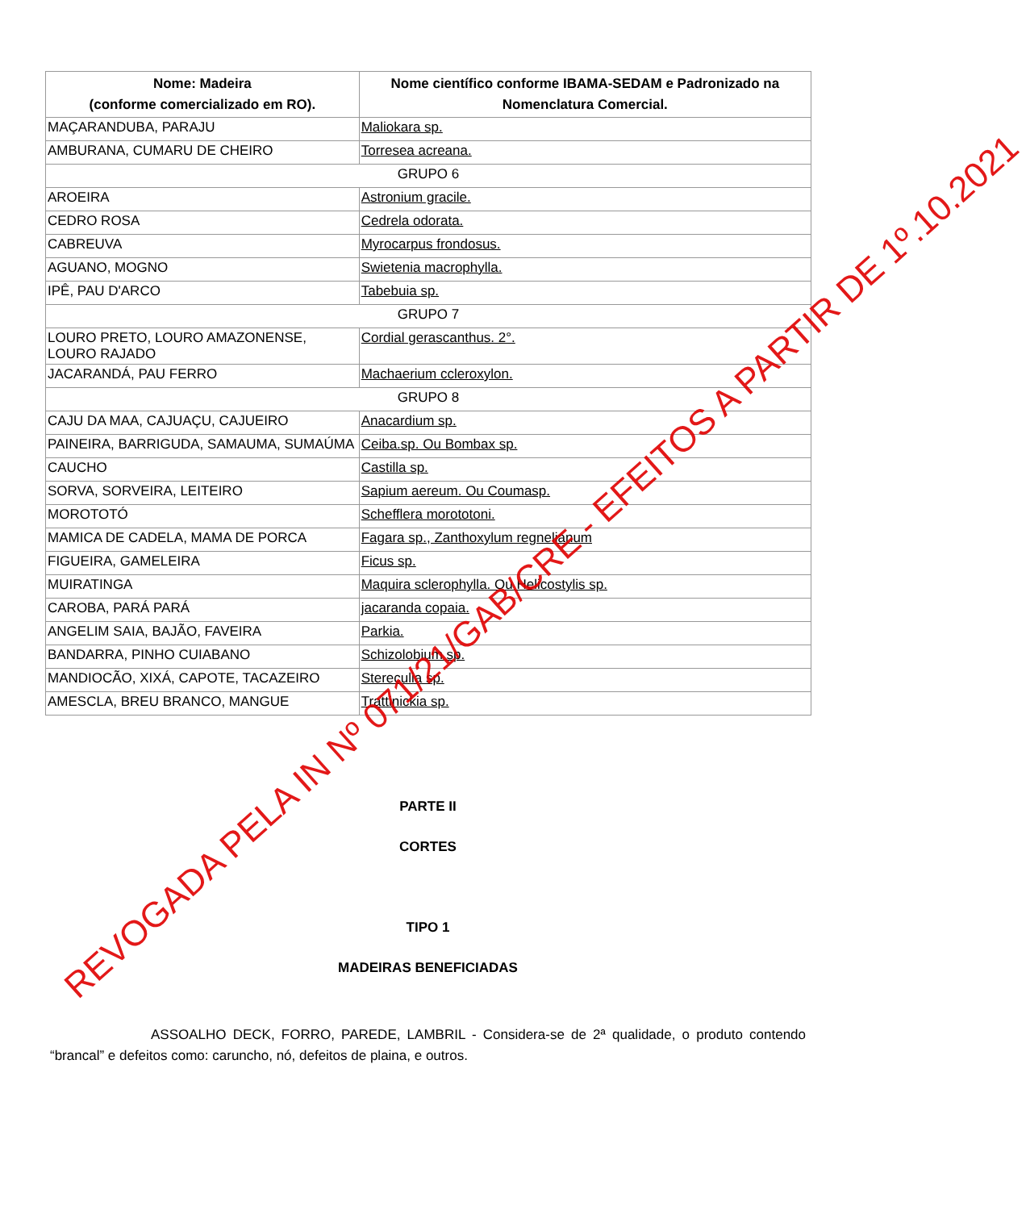| Nome: Madeira (conforme comercializado em RO). | Nome científico conforme IBAMA-SEDAM e Padronizado na Nomenclatura Comercial. |
| --- | --- |
| MAÇARANDUBA, PARAJU | Maliokara sp. |
| AMBURANA, CUMARU DE CHEIRO | Torresea acreana. |
| GRUPO 6 | |
| AROEIRA | Astronium gracile. |
| CEDRO ROSA | Cedrela odorata. |
| CABREUVA | Myrocarpus frondosus. |
| AGUANO, MOGNO | Swietenia macrophylla. |
| IPÊ, PAU D'ARCO | Tabebuia sp. |
| GRUPO 7 | |
| LOURO PRETO, LOURO AMAZONENSE, LOURO RAJADO | Cordial gerascanthus. 2°. |
| JACARANDÁ, PAU FERRO | Machaerium ccleroxylon. |
| GRUPO 8 | |
| CAJU DA MAA, CAJUAÇU, CAJUEIRO | Anacardium sp. |
| PAINEIRA, BARRIGUDA, SAMAUMA, SUMAÚMA | Ceiba.sp. Ou Bombax sp. |
| CAUCHO | Castilla sp. |
| SORVA, SORVEIRA, LEITEIRO | Sapium aereum. Ou Coumasp. |
| MOROTOTÓ | Schefflera morototoni. |
| MAMICA DE CADELA, MAMA DE PORCA | Fagara sp., Zanthoxylum regnelianum |
| FIGUEIRA, GAMELEIRA | Ficus sp. |
| MUIRATINGA | Maquira sclerophylla. Ou Helicostylis sp. |
| CAROBA, PARÁ PARÁ | jacaranda copaia. |
| ANGELIM SAIA, BAJÃO, FAVEIRA | Parkia. |
| BANDARRA, PINHO CUIABANO | Schizolobium sp. |
| MANDIOCÃO, XIXÁ, CAPOTE, TACAZEIRO | Stereculia sp. |
| AMESCLA, BREU BRANCO, MANGUE | Trattinickia sp. |
PARTE II
CORTES
TIPO 1
MADEIRAS BENEFICIADAS
ASSOALHO DECK, FORRO, PAREDE, LAMBRIL - Considera-se de 2ª qualidade, o produto contendo “brancal” e defeitos como: caruncho, nó, defeitos de plaina, e outros.
REVOGADA PELA IN Nº 071/21/GAB/CRE - EFEITOS A PARTIR DE 1º.10.2021